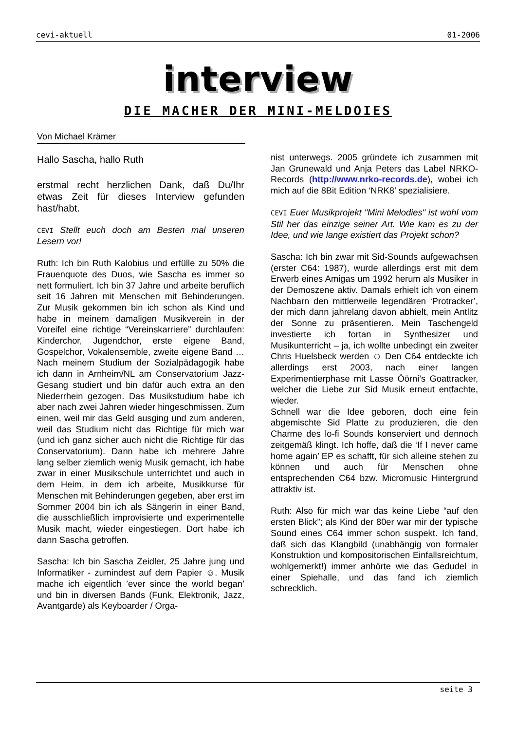cevi-aktuell 01-2006
interview
DIE MACHER DER MINI-MELDOIES
Von Michael Krämer
Hallo Sascha, hallo Ruth
erstmal recht herzlichen Dank, daß Du/Ihr etwas Zeit für dieses Interview gefunden hast/habt.
CEVI Stellt euch doch am Besten mal unseren Lesern vor!
Ruth: Ich bin Ruth Kalobius und erfülle zu 50% die Frauenquote des Duos, wie Sascha es immer so nett formuliert. Ich bin 37 Jahre und arbeite beruflich seit 16 Jahren mit Menschen mit Behinderungen. Zur Musik gekommen bin ich schon als Kind und habe in meinem damaligen Musikverein in der Voreifel eine richtige “Vereinskarriere” durchlaufen: Kinderchor, Jugendchor, erste eigene Band, Gospelchor, Vokalensemble, zweite eigene Band … Nach meinem Studium der Sozialpädagogik habe ich dann in Arnheim/NL am Conservatorium Jazz-Gesang studiert und bin dafür auch extra an den Niederrhein gezogen. Das Musikstudium habe ich aber nach zwei Jahren wieder hingeschmissen. Zum einen, weil mir das Geld ausging und zum anderen, weil das Studium nicht das Richtige für mich war (und ich ganz sicher auch nicht die Richtige für das Conservatorium). Dann habe ich mehrere Jahre lang selber ziemlich wenig Musik gemacht, ich habe zwar in einer Musikschule unterrichtet und auch in dem Heim, in dem ich arbeite, Musikkurse für Menschen mit Behinderungen gegeben, aber erst im Sommer 2004 bin ich als Sängerin in einer Band, die ausschließlich improvisierte und experimentelle Musik macht, wieder eingestiegen. Dort habe ich dann Sascha getroffen.
Sascha: Ich bin Sascha Zeidler, 25 Jahre jung und Informatiker - zumindest auf dem Papier ☺. Musik mache ich eigentlich ’ever since the world began’ und bin in diversen Bands (Funk, Elektronik, Jazz, Avantgarde) als Keyboarder / Orga-
nist unterwegs. 2005 gründete ich zusammen mit Jan Grunewald und Anja Peters das Label NRKO-Records (http://www.nrko-records.de), wobei ich mich auf die 8Bit Edition ‘NRK8’ spezialisiere.
CEVI Euer Musikprojekt "Mini Melodies" ist wohl vom Stil her das einzige seiner Art. Wie kam es zu der Idee, und wie lange existiert das Projekt schon?
Sascha: Ich bin zwar mit Sid-Sounds aufgewachsen (erster C64: 1987), wurde allerdings erst mit dem Erwerb eines Amigas um 1992 herum als Musiker in der Demoszene aktiv. Damals erhielt ich von einem Nachbarn den mittlerweile legendären ‘Protracker’, der mich dann jahrelang davon abhielt, mein Antlitz der Sonne zu präsentieren. Mein Taschengeld investierte ich fortan in Synthesizer und Musikunterricht – ja, ich wollte unbedingt ein zweiter Chris Huelsbeck werden ☺ Den C64 entdeckte ich allerdings erst 2003, nach einer langen Experimentierphase mit Lasse Öörni’s Goattracker, welcher die Liebe zur Sid Musik erneut entfachte, wieder.
Schnell war die Idee geboren, doch eine fein abgemischte Sid Platte zu produzieren, die den Charme des lo-fi Sounds konserviert und dennoch zeitgemäß klingt. Ich hoffe, daß die ‘If I never came home again’ EP es schafft, für sich alleine stehen zu können und auch für Menschen ohne entsprechenden C64 bzw. Micromusic Hintergrund attraktiv ist.
Ruth: Also für mich war das keine Liebe “auf den ersten Blick”; als Kind der 80er war mir der typische Sound eines C64 immer schon suspekt. Ich fand, daß sich das Klangbild (unabhängig von formaler Konstruktion und kompositorischen Einfallsreichtum, wohlgemerkt!) immer anhörte wie das Gedudel in einer Spiehalle, und das fand ich ziemlich schrecklich.
seite 3